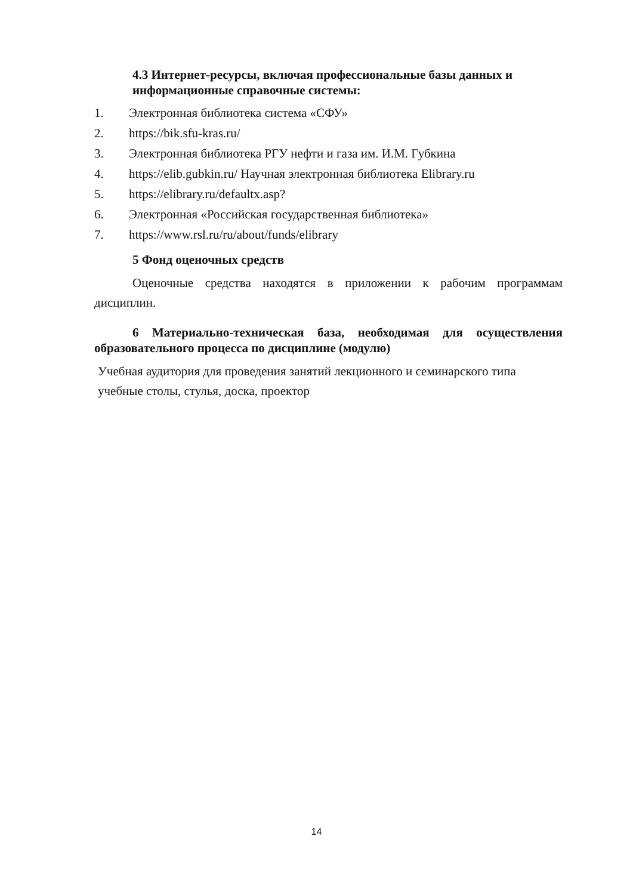4.3 Интернет-ресурсы, включая профессиональные базы данных и информационные справочные системы:
1. Электронная библиотека система «СФУ»
2. https://bik.sfu-kras.ru/
3. Электронная библиотека РГУ нефти и газа им. И.М. Губкина
4. https://elib.gubkin.ru/ Научная электронная библиотека Elibrary.ru
5. https://elibrary.ru/defaultx.asp?
6. Электронная «Российская государственная библиотека»
7. https://www.rsl.ru/ru/about/funds/elibrary
5 Фонд оценочных средств
Оценочные средства находятся в приложении к рабочим программам дисциплин.
6 Материально-техническая база, необходимая для осуществления образовательного процесса по дисциплине (модулю)
Учебная аудитория для проведения занятий лекционного и семинарского типа
учебные столы, стулья, доска, проектор
14